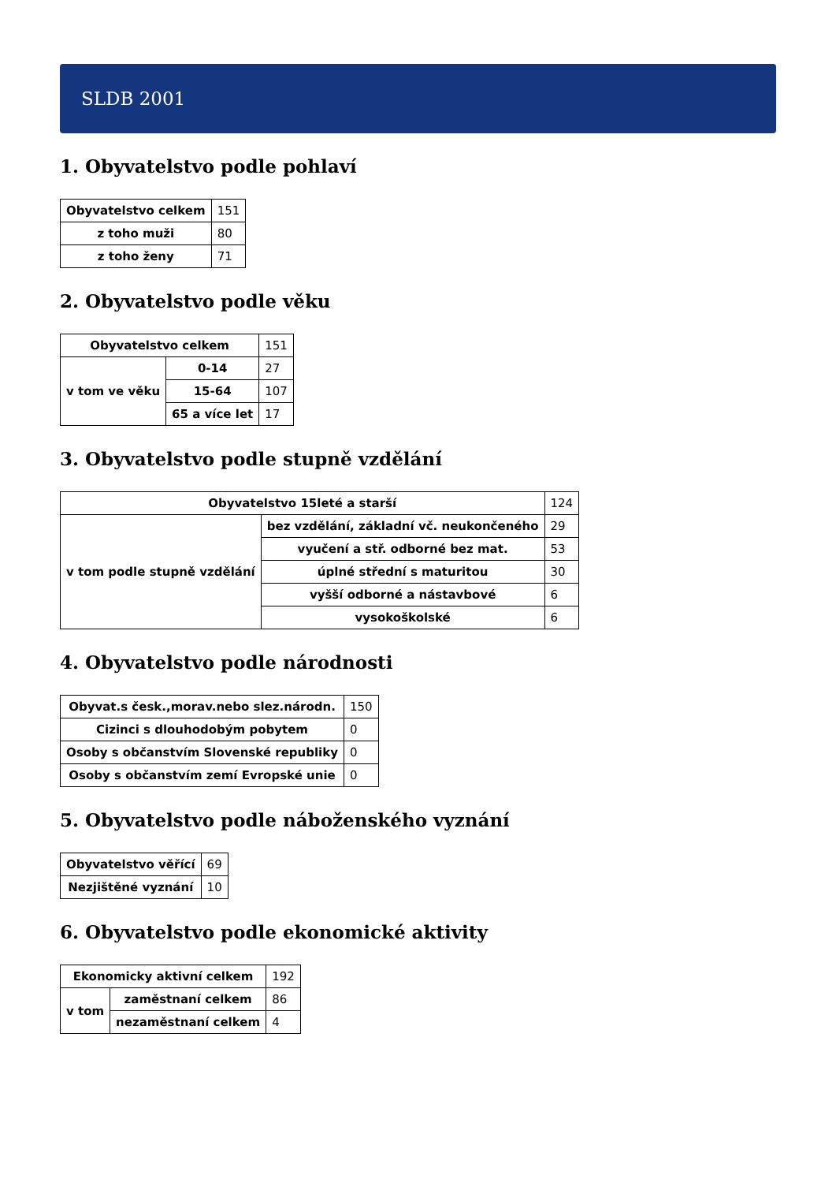SLDB 2001
1. Obyvatelstvo podle pohlaví
| Obyvatelstvo celkem | 151 |
| z toho muži | 80 |
| z toho ženy | 71 |
2. Obyvatelstvo podle věku
| Obyvatelstvo celkem | | 151 |
| v tom ve věku | 0-14 | 27 |
| | 15-64 | 107 |
| | 65 a více let | 17 |
3. Obyvatelstvo podle stupně vzdělání
| Obyvatelstvo 15leté a starší | | 124 |
| v tom podle stupně vzdělání | bez vzdělání, základní vč. neukončeného | 29 |
| | vyučení a stř. odborné bez mat. | 53 |
| | úplné střední s maturitou | 30 |
| | vyšší odborné a nástavbové | 6 |
| | vysokoškolské | 6 |
4. Obyvatelstvo podle národnosti
| Obyvat.s česk.,morav.nebo slez.národn. | 150 |
| Cizinci s dlouhodobým pobytem | 0 |
| Osoby s občanstvím Slovenské republiky | 0 |
| Osoby s občanstvím zemí Evropské unie | 0 |
5. Obyvatelstvo podle náboženského vyznání
| Obyvatelstvo věřící | 69 |
| Nezjištěné vyznání | 10 |
6. Obyvatelstvo podle ekonomické aktivity
| Ekonomicky aktivní celkem | | 192 |
| v tom | zaměstnaní celkem | 86 |
| | nezaměstnaní celkem | 4 |